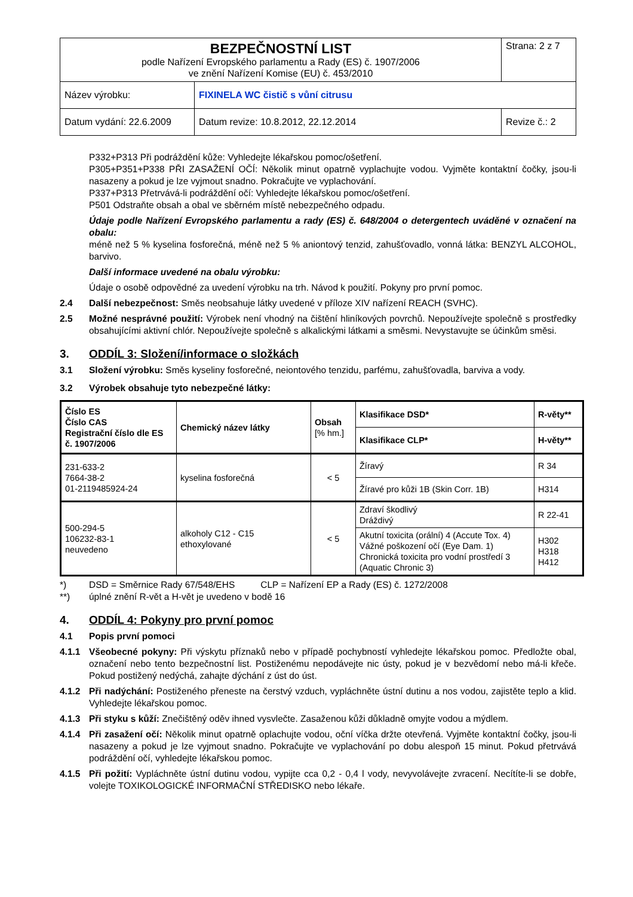| BEZPEČNOSTNÍ LIST podle Nařízení Evropského parlamentu a Rady (ES) č. 1907/2006 ve znění Nařízení Komise (EU) č. 453/2010 | | Strana: 2 z 7 |
| Název výrobku: | FIXINELA WC čistič s vůní citrusu | |
| Datum vydání: 22.6.2009 | Datum revize: 10.8.2012, 22.12.2014 | Revize č.: 2 |
P332+P313 Při podráždění kůže: Vyhledejte lékařskou pomoc/ošetření.
P305+P351+P338 PŘI ZASAŽENÍ OČÍ: Několik minut opatrně vyplachujte vodou. Vyjměte kontaktní čočky, jsou-li nasazeny a pokud je lze vyjmout snadno. Pokračujte ve vyplachování.
P337+P313 Přetrvává-li podráždění očí: Vyhledejte lékařskou pomoc/ošetření.
P501 Odstraňte obsah a obal ve sběrném místě nebezpečného odpadu.
Údaje podle Nařízení Evropského parlamentu a rady (ES) č. 648/2004 o detergentech uváděné v označení na obalu:
méně než 5 % kyselina fosforečná, méně než 5 % aniontový tenzid, zahušťovadlo, vonná látka: BENZYL ALCOHOL, barvivo.
Další informace uvedené na obalu výrobku:
Údaje o osobě odpovědné za uvedení výrobku na trh. Návod k použití. Pokyny pro první pomoc.
2.4 Další nebezpečnost: Směs neobsahuje látky uvedené v příloze XIV nařízení REACH (SVHC).
2.5 Možné nesprávné použití: Výrobek není vhodný na čištění hliníkových povrchů. Nepoužívejte společně s prostředky obsahujícími aktivní chlór. Nepoužívejte společně s alkalickými látkami a směsmi. Nevystavujte se účinkům směsi.
3. ODDÍL 3: Složení/informace o složkách
3.1 Složení výrobku: Směs kyseliny fosforečné, neiontového tenzidu, parfému, zahušťovadla, barviva a vody.
3.2 Výrobek obsahuje tyto nebezpečné látky:
| Číslo ES Číslo CAS Registrační číslo dle ES č. 1907/2006 | Chemický název látky | Obsah [% hm.] | Klasifikace DSD* | R-věty** |
| --- | --- | --- | --- | --- |
| | | | Klasifikace CLP* | H-věty** |
| 231-633-2 7664-38-2 01-2119485924-24 | kyselina fosforečná | < 5 | Žíravý | R 34 |
| | | | Žíravé pro kůži 1B (Skin Corr. 1B) | H314 |
| 500-294-5 106232-83-1 neuvedeno | alkoholy C12 - C15 ethoxylované | < 5 | Zdraví škodlivý Dráždivý | R 22-41 |
| | | | Akutní toxicita (orální) 4 (Accute Tox. 4) Vážné poškození očí (Eye Dam. 1) Chronická toxicita pro vodní prostředí 3 (Aquatic Chronic 3) | H302 H318 H412 |
*) DSD = Směrnice Rady 67/548/EHS CLP = Nařízení EP a Rady (ES) č. 1272/2008
**) úplné znění R-vět a H-vět je uvedeno v bodě 16
4. ODDÍL 4: Pokyny pro první pomoc
4.1 Popis první pomoci
4.1.1 Všeobecné pokyny: Při výskytu příznaků nebo v případě pochybností vyhledejte lékařskou pomoc. Předložte obal, označení nebo tento bezpečnostní list. Postiženému nepodávejte nic ústy, pokud je v bezvědomí nebo má-li křeče. Pokud postižený nedýchá, zahajte dýchání z úst do úst.
4.1.2 Při nadýchání: Postiženého přeneste na čerstvý vzduch, vypláchněte ústní dutinu a nos vodou, zajistěte teplo a klid. Vyhledejte lékařskou pomoc.
4.1.3 Při styku s kůží: Znečištěný oděv ihned vysvlečte. Zasaženou kůži důkladně omyjte vodou a mýdlem.
4.1.4 Při zasažení očí: Několik minut opatrně oplachujte vodou, oční víčka držte otevřená. Vyjměte kontaktní čočky, jsou-li nasazeny a pokud je lze vyjmout snadno. Pokračujte ve vyplachování po dobu alespoň 15 minut. Pokud přetrvává podráždění očí, vyhledejte lékařskou pomoc.
4.1.5 Při požití: Vypláchněte ústní dutinu vodou, vypijte cca 0,2 - 0,4 l vody, nevyvolávejte zvracení. Necítíte-li se dobře, volejte TOXIKOLOGICKÉ INFORMAČNÍ STŘEDISKO nebo lékaře.